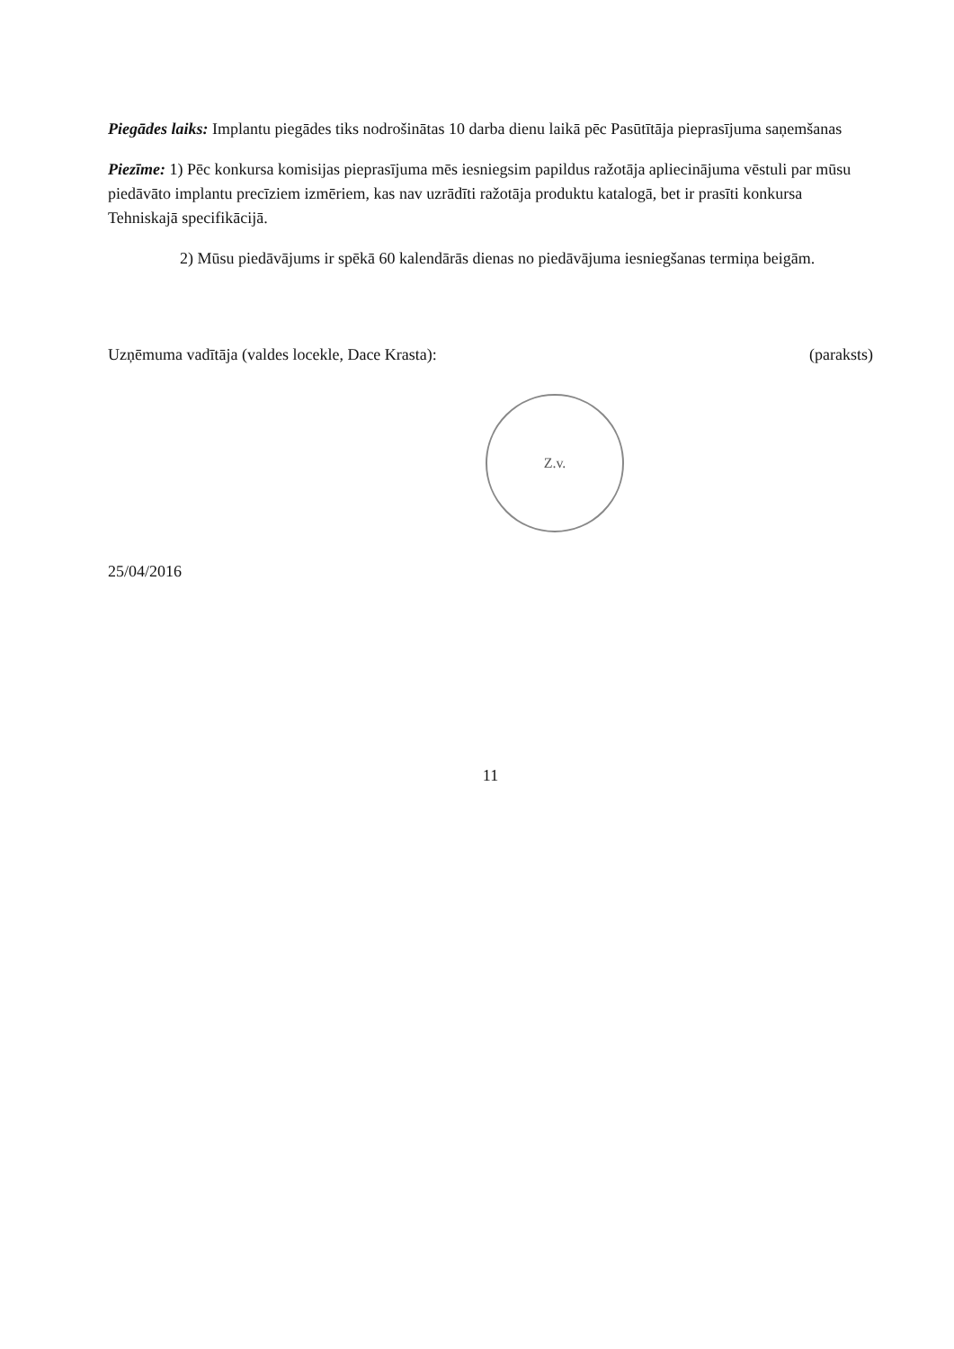Piegādes laiks: Implantu piegādes tiks nodrošinātas 10 darba dienu laikā pēc Pasūtītāja pieprasījuma saņemšanas
Piezīme: 1) Pēc konkursa komisijas pieprasījuma mēs iesniegsim papildus ražotāja apliecinājuma vēstuli par mūsu piedāvāto implantu precīziem izmēriem, kas nav uzrādīti ražotāja produktu katalogā, bet ir prasīti konkursa Tehniskajā specifikācijā.
2) Mūsu piedāvājums ir spēkā 60 kalendārās dienas no piedāvājuma iesniegšanas termiņa beigām.
Uzņēmuma vadītāja (valdes locekle, Dace Krasta): (paraksts)
Z.v.
25/04/2016
11